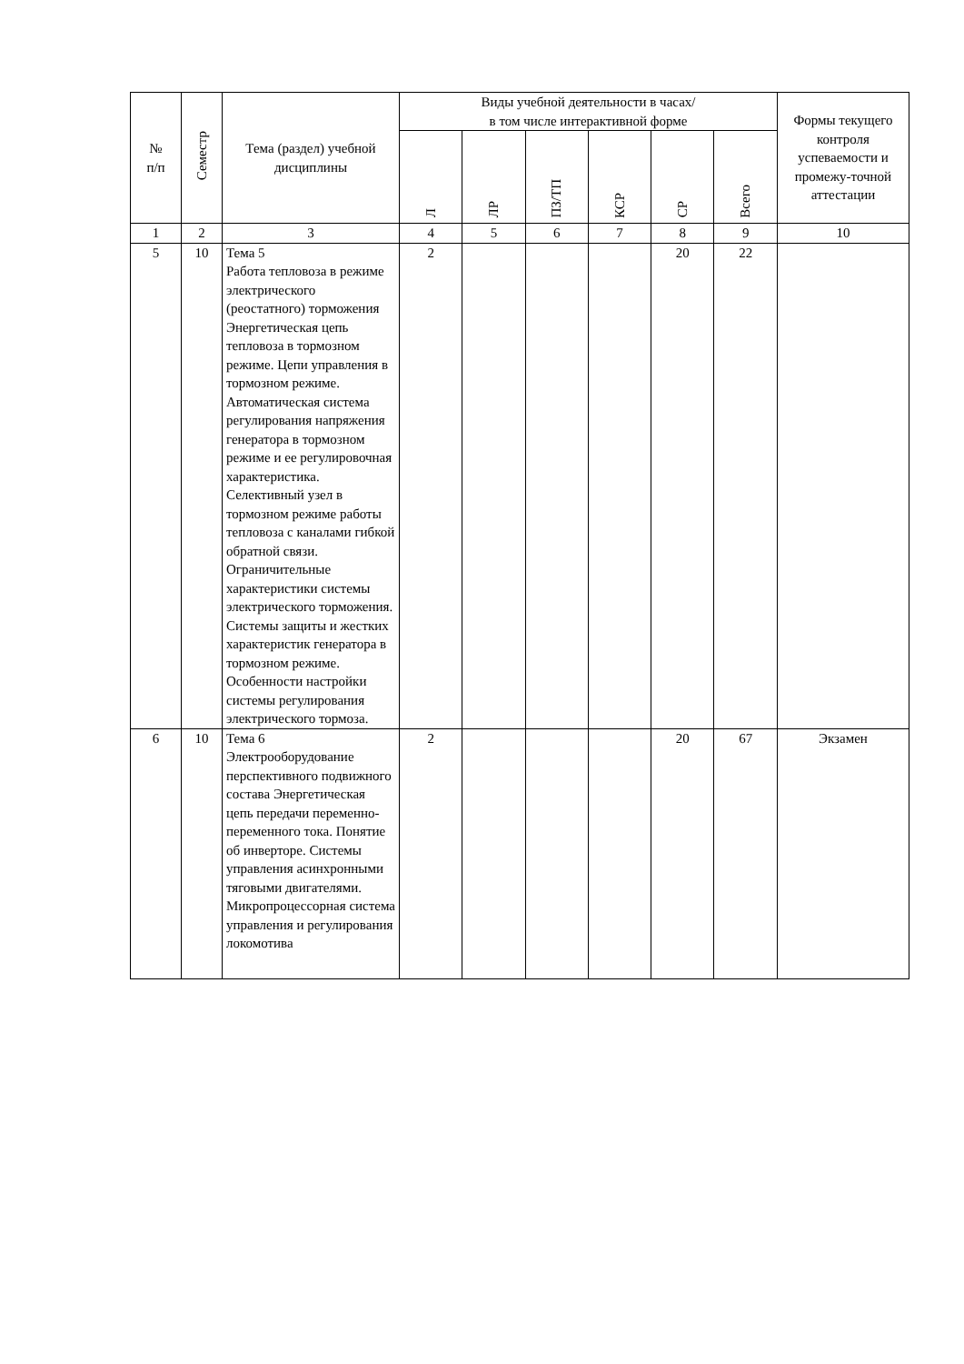| № п/п | Семестр | Тема (раздел) учебной дисциплины | Виды учебной деятельности в часах/ в том числе интерактивной форме | | | | | | Формы текущего контроля успеваемости и промежу-точной аттестации |
| --- | --- | --- | --- | --- | --- | --- | --- | --- | --- |
| | | | Л | ЛР | ПЗ/ТП | КСР | СР | Всего | |
| 1 | 2 | 3 | 4 | 5 | 6 | 7 | 8 | 9 | 10 |
| 5 | 10 | Тема 5 Работа тепловоза в режиме электрического (реостатного) торможения Энергетическая цепь тепловоза в тормозном режиме. Цепи управления в тормозном режиме. Автоматическая система регулирования напряжения генератора в тормозном режиме и ее регулировочная характеристика. Селективный узел в тормозном режиме работы тепловоза с каналами гибкой обратной связи. Ограничительные характеристики системы электрического торможения. Системы защиты и жестких характеристик генератора в тормозном режиме. Особенности настройки системы регулирования электрического тормоза. | 2 | | | | 20 | 22 | |
| 6 | 10 | Тема 6 Электрооборудование перспективного подвижного состава Энергетическая цепь передачи переменно-переменного тока. Понятие об инверторе. Системы управления асинхронными тяговыми двигателями. Микропроцессорная система управления и регулирования локомотива | 2 | | | | 20 | 67 | Экзамен |